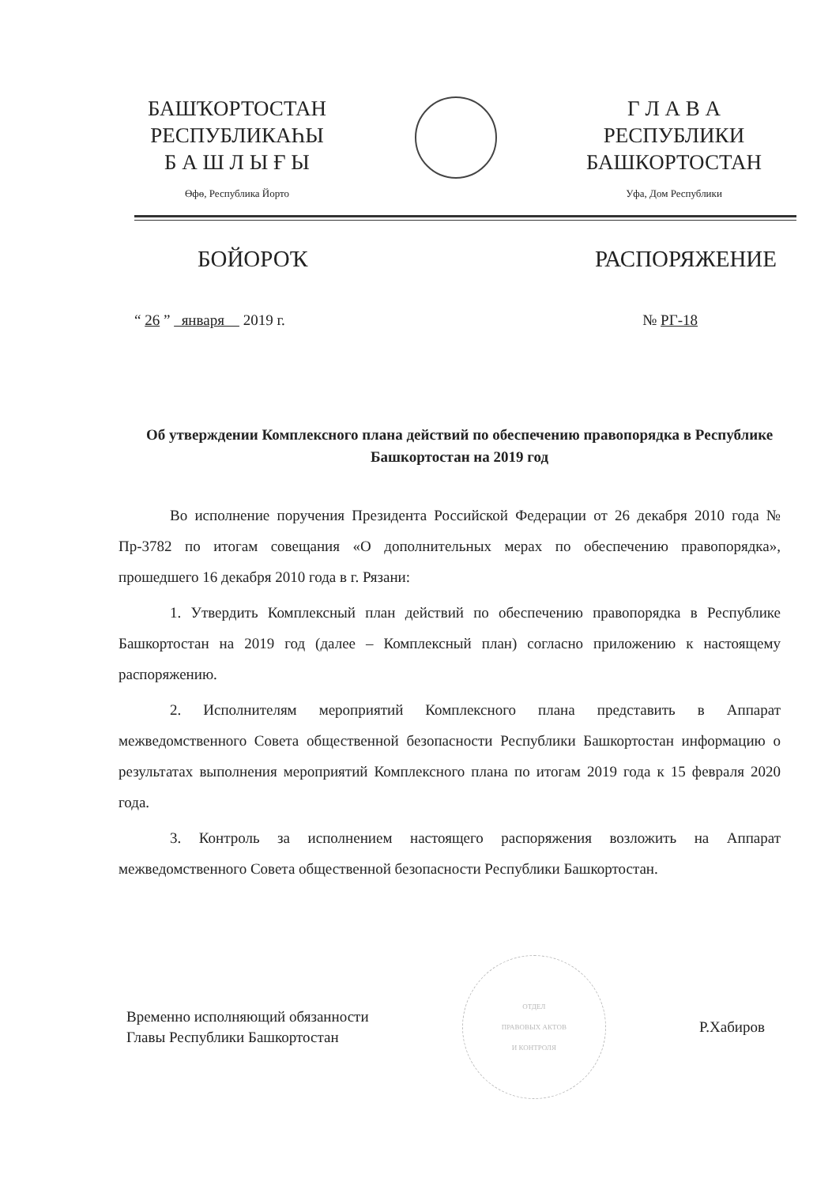БАШҠОРТОСТАН
РЕСПУБЛИКАҺЫ
Б А Ш Л Ы Ғ Ы
Өфө, Республика Йорто
Г Л А В А
РЕСПУБЛИКИ
БАШКОРТОСТАН
Уфа, Дом Республики
БОЙОРОҠ РАСПОРЯЖЕНИЕ
“ 26 ” января 2019 г. № РГ-18
Об утверждении Комплексного плана действий по обеспечению правопорядка в Республике Башкортостан на 2019 год
Во исполнение поручения Президента Российской Федерации от 26 декабря 2010 года № Пр-3782 по итогам совещания «О дополнительных мерах по обеспечению правопорядка», прошедшего 16 декабря 2010 года в г. Рязани:
1. Утвердить Комплексный план действий по обеспечению правопорядка в Республике Башкортостан на 2019 год (далее – Комплексный план) согласно приложению к настоящему распоряжению.
2. Исполнителям мероприятий Комплексного плана представить в Аппарат межведомственного Совета общественной безопасности Республики Башкортостан информацию о результатах выполнения мероприятий Комплексного плана по итогам 2019 года к 15 февраля 2020 года.
3. Контроль за исполнением настоящего распоряжения возложить на Аппарат межведомственного Совета общественной безопасности Республики Башкортостан.
Временно исполняющий обязанности
Главы Республики Башкортостан
ОТДЕЛ
ПРАВОВЫХ АКТОВ
И КОНТРОЛЯ
Р.Хабиров